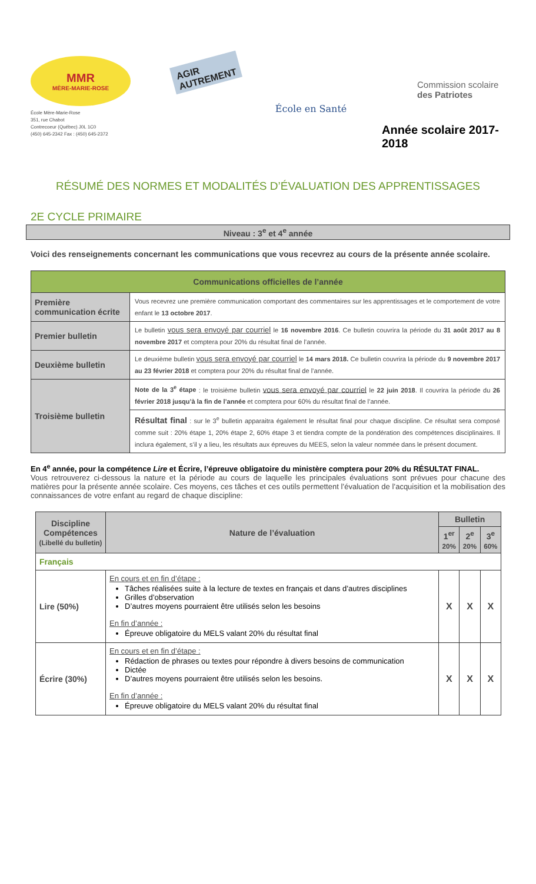MMR
MÈRE-MARIE-ROSE
École Mère-Marie-Rose
351, rue Chabot
Contrecoeur (Québec) J0L 1C0
(450) 645-2342 Fax : (450) 645-2372
AGIR
AUTREMENT
École en Santé
Commission scolaire
des Patriotes
Année scolaire 2017-2018
RÉSUMÉ DES NORMES ET MODALITÉS D’ÉVALUATION DES APPRENTISSAGES
2E CYCLE PRIMAIRE
Niveau : 3<sup>e</sup> et 4<sup>e</sup> année
Voici des renseignements concernant les communications que vous recevrez au cours de la présente année scolaire.
| Communications officielles de l’année | |
| --- | --- |
| Première communication écrite | Vous recevrez une première communication comportant des commentaires sur les apprentissages et le comportement de votre enfant le 13 octobre 2017 . |
| Premier bulletin | Le bulletin vous sera envoyé par courriel le 16 novembre 2016 . Ce bulletin couvrira la période du 31 août 2017 au 8 novembre 2017 et comptera pour 20% du résultat final de l’année. |
| Deuxième bulletin | Le deuxième bulletin vous sera envoyé par courriel le 14 mars 2018. Ce bulletin couvrira la période du 9 novembre 2017 au 23 février 2018 et comptera pour 20% du résultat final de l’année. |
| Troisième bulletin | Note de la 3<sup>e</sup> étape : le troisième bulletin vous sera envoyé par courriel le 22 juin 2018 . Il couvrira la période du 26 février 2018 jusqu’à la fin de l’année et comptera pour 60% du résultat final de l’année. |
| | Résultat final : sur le 3<sup>e</sup> bulletin apparaitra également le résultat final pour chaque discipline. Ce résultat sera composé comme suit : 20% étape 1, 20% étape 2, 60% étape 3 et tiendra compte de la pondération des compétences disciplinaires. Il inclura également, s’il y a lieu, les résultats aux épreuves du MEES, selon la valeur nommée dans le présent document. |
En 4<sup>e</sup> année, pour la compétence Lire et Écrire, l’épreuve obligatoire du ministère comptera pour 20% du RÉSULTAT FINAL.
Vous retrouverez ci-dessous la nature et la période au cours de laquelle les principales évaluations sont prévues pour chacune des matières pour la présente année scolaire. Ces moyens, ces tâches et ces outils permettent l’évaluation de l’acquisition et la mobilisation des connaissances de votre enfant au regard de chaque discipline:
| Discipline Compétences (Libellé du bulletin) | Nature de l’évaluation | Bulletin | | |
| --- | --- | --- | --- | --- |
| | | 1<sup>er</sup> 20% | 2<sup>e</sup> 20% | 3<sup>e</sup> 60% |
| Français | | | | |
| Lire (50%) | En cours et en fin d’étape : Tâches réalisées suite à la lecture de textes en français et dans d’autres disciplines Grilles d’observation D’autres moyens pourraient être utilisés selon les besoins En fin d’année : Épreuve obligatoire du MELS valant 20% du résultat final | X | X | X |
| Écrire (30%) | En cours et en fin d’étape : Rédaction de phrases ou textes pour répondre à divers besoins de communication Dictée D’autres moyens pourraient être utilisés selon les besoins. En fin d’année : Épreuve obligatoire du MELS valant 20% du résultat final | X | X | X |